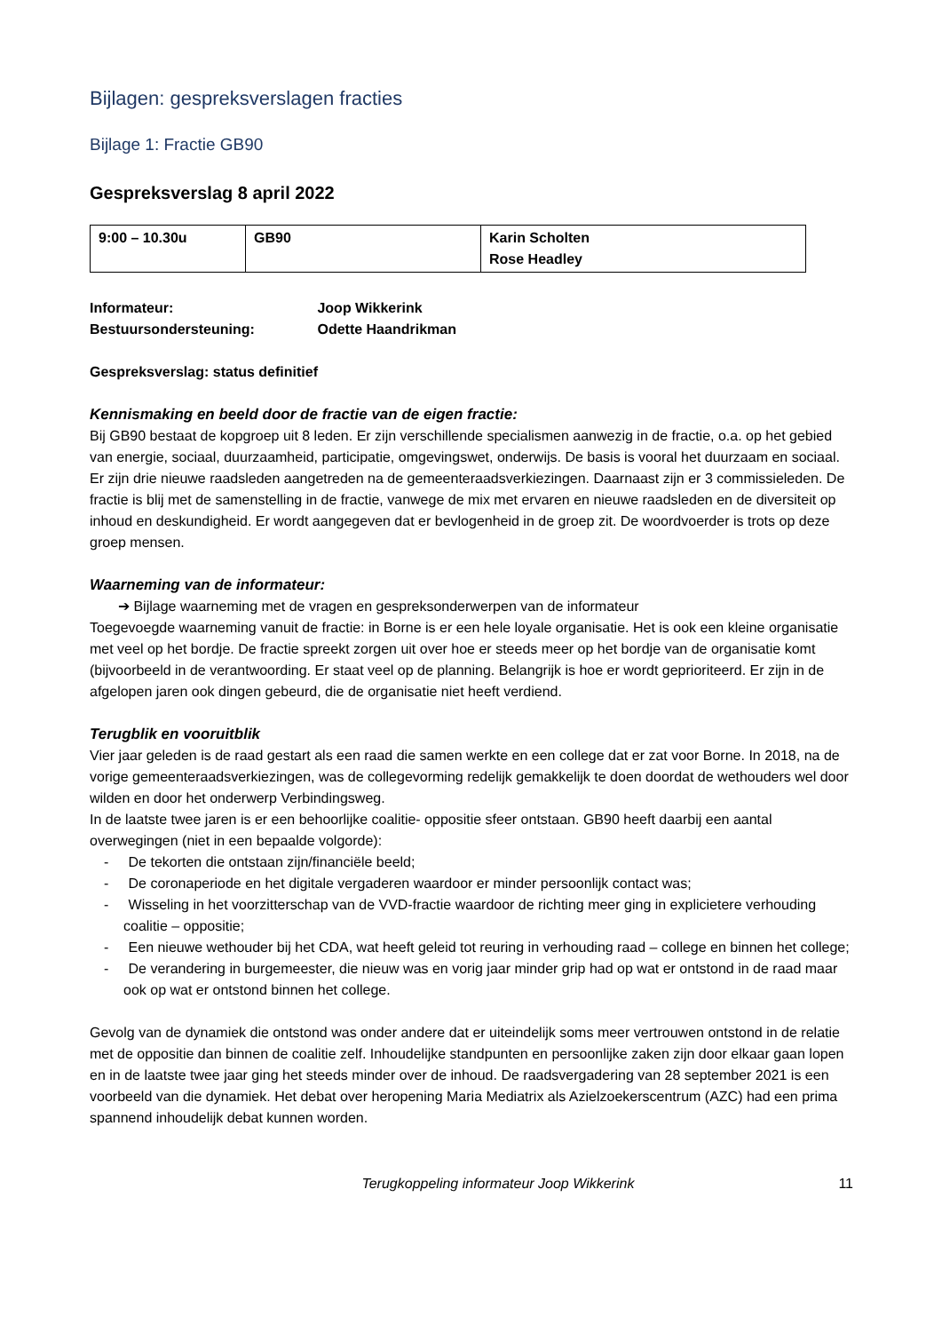Bijlagen: gespreksverslagen fracties
Bijlage 1: Fractie GB90
Gespreksverslag 8 april 2022
| 9:00 – 10.30u | GB90 | Karin Scholten Rose Headley |
Informateur: Joop Wikkerink
Bestuursondersteuning: Odette Haandrikman
Gespreksverslag: status definitief
Kennismaking en beeld door de fractie van de eigen fractie:
Bij GB90 bestaat de kopgroep uit 8 leden. Er zijn verschillende specialismen aanwezig in de fractie, o.a. op het gebied van energie, sociaal, duurzaamheid, participatie, omgevingswet, onderwijs. De basis is vooral het duurzaam en sociaal. Er zijn drie nieuwe raadsleden aangetreden na de gemeenteraadsverkiezingen. Daarnaast zijn er 3 commissieleden. De fractie is blij met de samenstelling in de fractie, vanwege de mix met ervaren en nieuwe raadsleden en de diversiteit op inhoud en deskundigheid. Er wordt aangegeven dat er bevlogenheid in de groep zit. De woordvoerder is trots op deze groep mensen.
Waarneming van de informateur:
➔ Bijlage waarneming met de vragen en gespreksonderwerpen van de informateur
Toegevoegde waarneming vanuit de fractie: in Borne is er een hele loyale organisatie. Het is ook een kleine organisatie met veel op het bordje. De fractie spreekt zorgen uit over hoe er steeds meer op het bordje van de organisatie komt (bijvoorbeeld in de verantwoording. Er staat veel op de planning. Belangrijk is hoe er wordt geprioriteerd. Er zijn in de afgelopen jaren ook dingen gebeurd, die de organisatie niet heeft verdiend.
Terugblik en vooruitblik
Vier jaar geleden is de raad gestart als een raad die samen werkte en een college dat er zat voor Borne. In 2018, na de vorige gemeenteraadsverkiezingen, was de collegevorming redelijk gemakkelijk te doen doordat de wethouders wel door wilden en door het onderwerp Verbindingsweg.
In de laatste twee jaren is er een behoorlijke coalitie- oppositie sfeer ontstaan. GB90 heeft daarbij een aantal overwegingen (niet in een bepaalde volgorde):
- De tekorten die ontstaan zijn/financiële beeld;
- De coronaperiode en het digitale vergaderen waardoor er minder persoonlijk contact was;
- Wisseling in het voorzitterschap van de VVD-fractie waardoor de richting meer ging in explicietere verhouding coalitie – oppositie;
- Een nieuwe wethouder bij het CDA, wat heeft geleid tot reuring in verhouding raad – college en binnen het college;
- De verandering in burgemeester, die nieuw was en vorig jaar minder grip had op wat er ontstond in de raad maar ook op wat er ontstond binnen het college.
Gevolg van de dynamiek die ontstond was onder andere dat er uiteindelijk soms meer vertrouwen ontstond in de relatie met de oppositie dan binnen de coalitie zelf. Inhoudelijke standpunten en persoonlijke zaken zijn door elkaar gaan lopen en in de laatste twee jaar ging het steeds minder over de inhoud. De raadsvergadering van 28 september 2021 is een voorbeeld van die dynamiek. Het debat over heropening Maria Mediatrix als Azielzoekerscentrum (AZC) had een prima spannend inhoudelijk debat kunnen worden.
Terugkoppeling informateur Joop Wikkerink 11